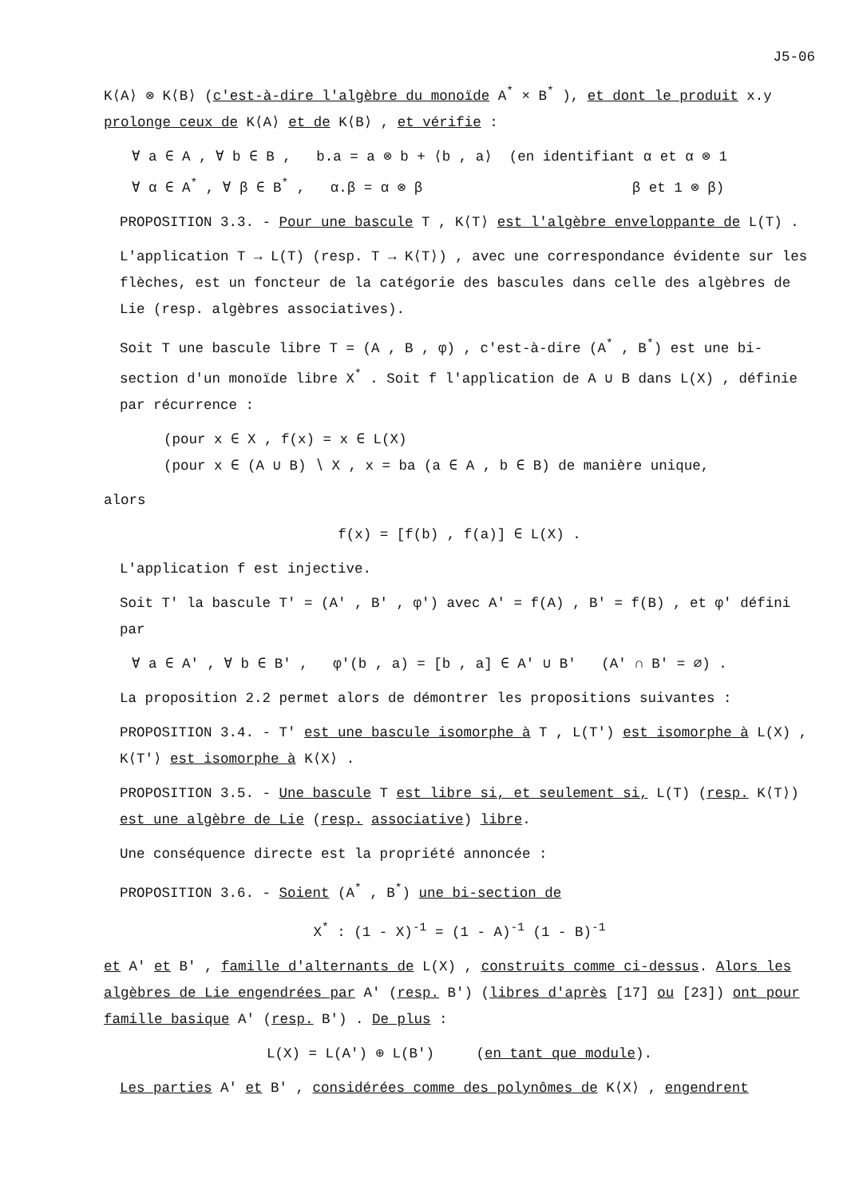J5-06
K⟨A⟩ ⊗ K⟨B⟩ (c'est-à-dire l'algèbre du monoïde A<sup>*</sup> × B<sup>*</sup> ), et dont le produit x.y prolonge ceux de K⟨A⟩ et de K⟨B⟩ , et vérifie :
∀ a ∈ A , ∀ b ∈ B , b.a = a ⊗ b + ⟨b , a⟩ (en identifiant α et α ⊗ 1
∀ α ∈ A<sup>*</sup> , ∀ β ∈ B<sup>*</sup> , α.β = α ⊗ β β et 1 ⊗ β)
PROPOSITION 3.3. - Pour une bascule T , K⟨T⟩ est l'algèbre enveloppante de L(T) .
L'application T → L(T) (resp. T → K⟨T⟩) , avec une correspondance évidente sur les flèches, est un foncteur de la catégorie des bascules dans celle des algèbres de Lie (resp. algèbres associatives).
Soit T une bascule libre T = (A , B , φ) , c'est-à-dire (A<sup>*</sup> , B<sup>*</sup>) est une bi-section d'un monoïde libre X<sup>*</sup> . Soit f l'application de A ∪ B dans L(X) , définie par récurrence :
(pour x ∈ X , f(x) = x ∈ L(X)
(pour x ∈ (A ∪ B) ∖ X , x = ba (a ∈ A , b ∈ B) de manière unique,
alors
f(x) = [f(b) , f(a)] ∈ L(X) .
L'application f est injective.
Soit T' la bascule T' = (A' , B' , φ') avec A' = f(A) , B' = f(B) , et φ' défini par
∀ a ∈ A' , ∀ b ∈ B' , φ'(b , a) = [b , a] ∈ A' ∪ B' (A' ∩ B' = ∅) .
La proposition 2.2 permet alors de démontrer les propositions suivantes :
PROPOSITION 3.4. - T' est une bascule isomorphe à T , L(T') est isomorphe à L(X) , K⟨T'⟩ est isomorphe à K⟨X⟩ .
PROPOSITION 3.5. - Une bascule T est libre si, et seulement si, L(T) (resp. K⟨T⟩) est une algèbre de Lie (resp. associative) libre.
Une conséquence directe est la propriété annoncée :
PROPOSITION 3.6. - Soient (A<sup>*</sup> , B<sup>*</sup>) une bi-section de
X<sup>*</sup> : (1 - X)<sup>-1</sup> = (1 - A)<sup>-1</sup> (1 - B)<sup>-1</sup>
et A' et B' , famille d'alternants de L(X) , construits comme ci-dessus. Alors les algèbres de Lie engendrées par A' (resp. B') (libres d'après [17] ou [23]) ont pour famille basique A' (resp. B') . De plus :
L(X) = L(A') ⊕ L(B') (en tant que module).
Les parties A' et B' , considérées comme des polynômes de K⟨X⟩ , engendrent